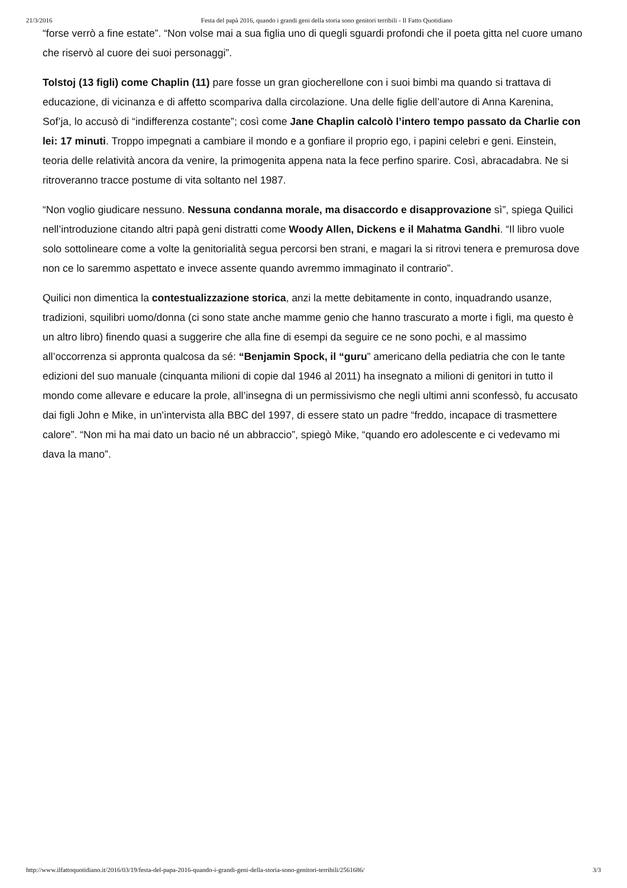21/3/2016 Festa del papà 2016, quando i grandi geni della storia sono genitori terribili - Il Fatto Quotidiano
“forse verrò a fine estate”. “Non volse mai a sua figlia uno di quegli sguardi profondi che il poeta gitta nel cuore umano che riservò al cuore dei suoi personaggi”.
Tolstoj (13 figli) come Chaplin (11) pare fosse un gran giocherellone con i suoi bimbi ma quando si trattava di educazione, di vicinanza e di affetto scompariva dalla circolazione. Una delle figlie dell’autore di Anna Karenina, Sof’ja, lo accusò di “indifferenza costante”; così come Jane Chaplin calcolò l’intero tempo passato da Charlie con lei: 17 minuti. Troppo impegnati a cambiare il mondo e a gonfiare il proprio ego, i papini celebri e geni. Einstein, teoria delle relatività ancora da venire, la primogenita appena nata la fece perfino sparire. Così, abracadabra. Ne si ritroveranno tracce postume di vita soltanto nel 1987.
“Non voglio giudicare nessuno. Nessuna condanna morale, ma disaccordo e disapprovazione sì”, spiega Quilici nell’introduzione citando altri papà geni distratti come Woody Allen, Dickens e il Mahatma Gandhi. “Il libro vuole solo sottolineare come a volte la genitorialità segua percorsi ben strani, e magari la si ritrovi tenera e premurosa dove non ce lo saremmo aspettato e invece assente quando avremmo immaginato il contrario”.
Quilici non dimentica la contestualizzazione storica, anzi la mette debitamente in conto, inquadrando usanze, tradizioni, squilibri uomo/donna (ci sono state anche mamme genio che hanno trascurato a morte i figli, ma questo è un altro libro) finendo quasi a suggerire che alla fine di esempi da seguire ce ne sono pochi, e al massimo all’occorrenza si appronta qualcosa da sé: “Benjamin Spock, il “guru” americano della pediatria che con le tante edizioni del suo manuale (cinquanta milioni di copie dal 1946 al 2011) ha insegnato a milioni di genitori in tutto il mondo come allevare e educare la prole, all’insegna di un permissivismo che negli ultimi anni sconfessò, fu accusato dai figli John e Mike, in un’intervista alla BBC del 1997, di essere stato un padre “freddo, incapace di trasmettere calore”. “Non mi ha mai dato un bacio né un abbraccio”, spiegò Mike, “quando ero adolescente e ci vedevamo mi dava la mano”.
http://www.ilfattoquotidiano.it/2016/03/19/festa-del-papa-2016-quando-i-grandi-geni-della-storia-sono-genitori-terribili/2561686/ 3/3